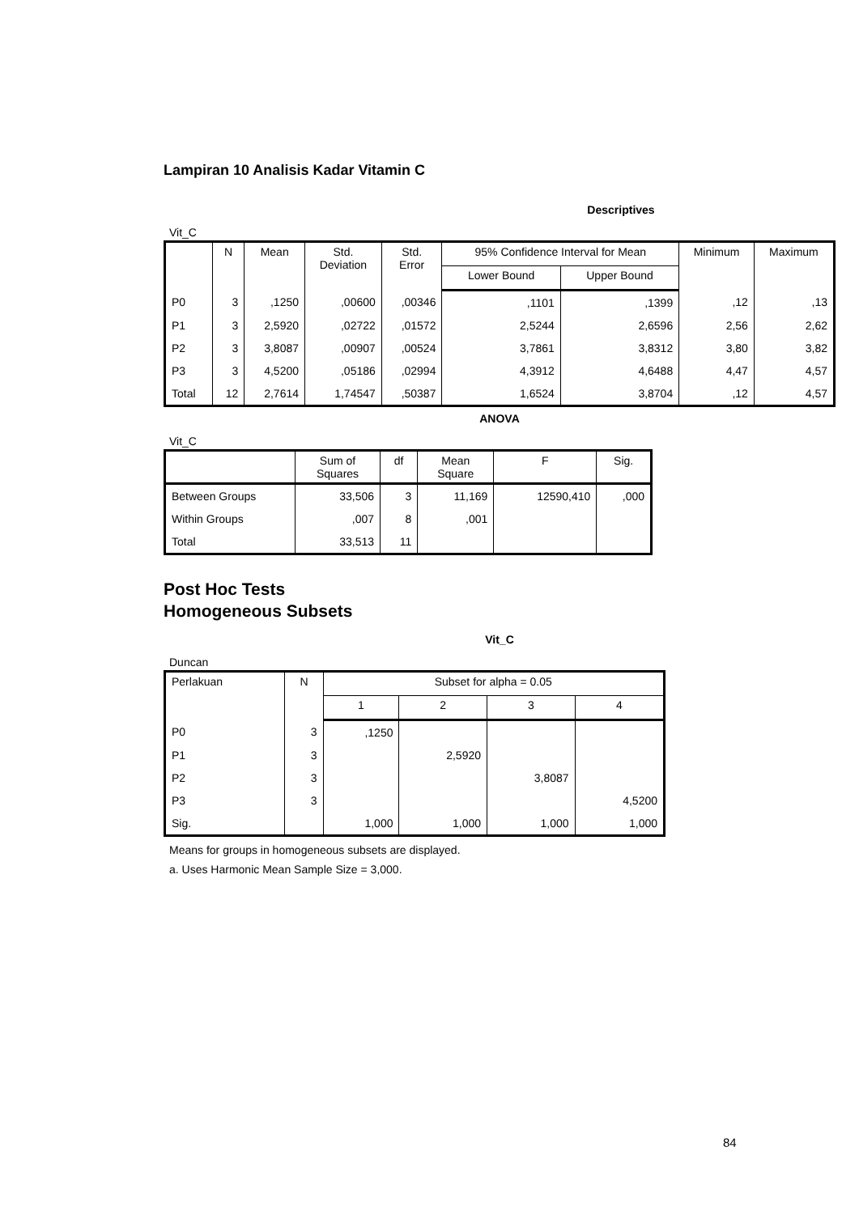Lampiran 10 Analisis Kadar Vitamin C
Descriptives
Vit_C
| | N | Mean | Std. Deviation | Std. Error | 95% Confidence Interval for Mean | | Minimum | Maximum |
| --- | --- | --- | --- | --- | --- | --- | --- | --- |
| | | | | | Lower Bound | Upper Bound | | |
| P0 | 3 | ,1250 | ,00600 | ,00346 | ,1101 | ,1399 | ,12 | ,13 |
| P1 | 3 | 2,5920 | ,02722 | ,01572 | 2,5244 | 2,6596 | 2,56 | 2,62 |
| P2 | 3 | 3,8087 | ,00907 | ,00524 | 3,7861 | 3,8312 | 3,80 | 3,82 |
| P3 | 3 | 4,5200 | ,05186 | ,02994 | 4,3912 | 4,6488 | 4,47 | 4,57 |
| Total | 12 | 2,7614 | 1,74547 | ,50387 | 1,6524 | 3,8704 | ,12 | 4,57 |
ANOVA
Vit_C
| | Sum of Squares | df | Mean Square | F | Sig. |
| --- | --- | --- | --- | --- | --- |
| Between Groups | 33,506 | 3 | 11,169 | 12590,410 | ,000 |
| Within Groups | ,007 | 8 | ,001 | | |
| Total | 33,513 | 11 | | | |
Post Hoc Tests
Homogeneous Subsets
Vit_C
Duncan
| Perlakuan | N | Subset for alpha = 0.05 | | | |
| --- | --- | --- | --- | --- | --- |
| | | 1 | 2 | 3 | 4 |
| P0 | 3 | ,1250 | | | |
| P1 | 3 | | 2,5920 | | |
| P2 | 3 | | | 3,8087 | |
| P3 | 3 | | | | 4,5200 |
| Sig. | | 1,000 | 1,000 | 1,000 | 1,000 |
Means for groups in homogeneous subsets are displayed.
a. Uses Harmonic Mean Sample Size = 3,000.
84